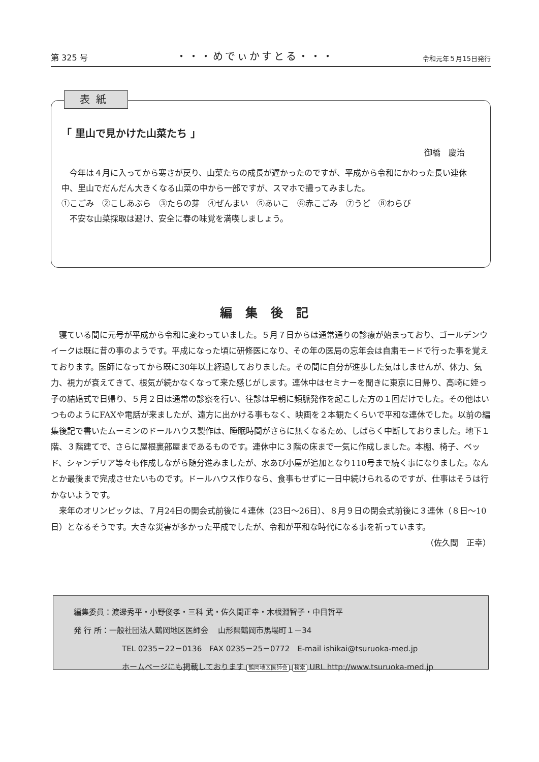第 325 号 ・・・めでぃかすとる・・・ 令和元年５月15日発行
「 里山で見かけた山菜たち 」
御橋　慶治
　今年は４月に入ってから寒さが戻り、山菜たちの成長が遅かったのですが、平成から令和にかわった長い連休中、里山でだんだん大きくなる山菜の中から一部ですが、スマホで撮ってみました。
①こごみ　②こしあぶら　③たらの芽　④ぜんまい　⑤あいこ　⑥赤こごみ　⑦うど　⑧わらび
　不安な山菜採取は避け、安全に春の味覚を満喫しましょう。
表紙
編集後記
　寝ている間に元号が平成から令和に変わっていました。５月７日からは通常通りの診療が始まっており、ゴールデンウイークは既に昔の事のようです。平成になった頃に研修医になり、その年の医局の忘年会は自粛モードで行った事を覚えております。医師になってから既に30年以上経過しておりました。その間に自分が進歩した気はしませんが、体力、気力、視力が衰えてきて、根気が続かなくなって来た感じがします。連休中はセミナーを聞きに東京に日帰り、高崎に姪っ子の結婚式で日帰り、５月２日は通常の診察を行い、往診は早朝に頻脈発作を起こした方の１回だけでした。その他はいつものようにFAXや電話が来ましたが、遠方に出かける事もなく、映画を２本観たくらいで平和な連休でした。以前の編集後記で書いたムーミンのドールハウス製作は、睡眠時間がさらに無くなるため、しばらく中断しておりました。地下１階、３階建てで、さらに屋根裏部屋まであるものです。連休中に３階の床まで一気に作成しました。本棚、椅子、ベッド、シャンデリア等々も作成しながら随分進みましたが、水あび小屋が追加となり110号まで続く事になりました。なんとか最後まで完成させたいものです。ドールハウス作りなら、食事もせずに一日中続けられるのですが、仕事はそうは行かないようです。
　来年のオリンピックは、７月24日の開会式前後に４連休（23日～26日）、８月９日の閉会式前後に３連休（８日～10日）となるそうです。大きな災害が多かった平成でしたが、令和が平和な時代になる事を祈っています。
（佐久間　正幸）
編集委員：渡邊秀平・小野俊孝・三科 武・佐久間正幸・木根淵智子・中目哲平
発 行 所：一般社団法人鶴岡地区医師会　 山形県鶴岡市馬場町１－34
TEL 0235－22－0136　FAX 0235－25－0772　E-mail ishikai@tsuruoka-med.jp
ホームページにも掲載しております 鶴岡地区医師会 検索 URL http://www.tsuruoka-med.jp